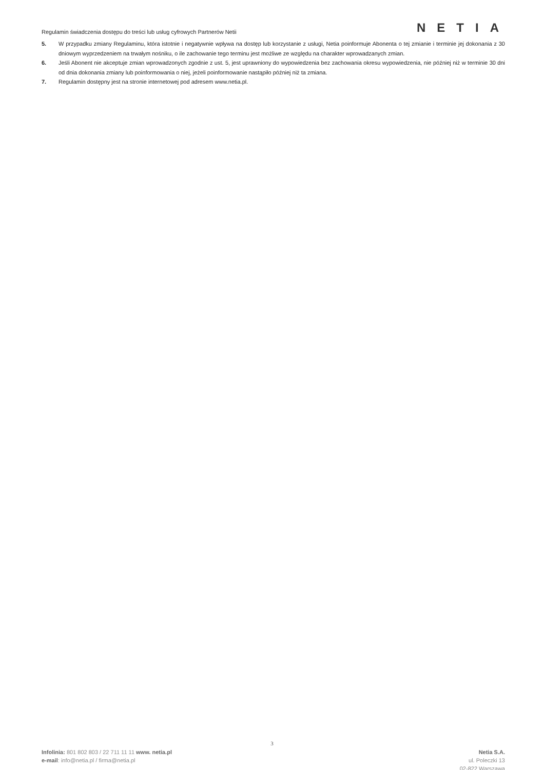Regulamin świadczenia dostępu do treści lub usług cyfrowych Partnerów Netii
NETIA
5. W przypadku zmiany Regulaminu, która istotnie i negatywnie wpływa na dostęp lub korzystanie z usługi, Netia poinformuje Abonenta o tej zmianie i terminie jej dokonania z 30 dniowym wyprzedzeniem na trwałym nośniku, o ile zachowanie tego terminu jest możliwe ze względu na charakter wprowadzanych zmian.
6. Jeśli Abonent nie akceptuje zmian wprowadzonych zgodnie z ust. 5, jest uprawniony do wypowiedzenia bez zachowania okresu wypowiedzenia, nie później niż w terminie 30 dni od dnia dokonania zmiany lub poinformowania o niej, jeżeli poinformowanie nastąpiło później niż ta zmiana.
7. Regulamin dostępny jest na stronie internetowej pod adresem www.netia.pl.
3
Infolinia: 801 802 803 / 22 711 11 11 www. netia.pl
e-mail: info@netia.pl / firma@netia.pl
Netia S.A.
ul. Poleczki 13
02-822 Warszawa